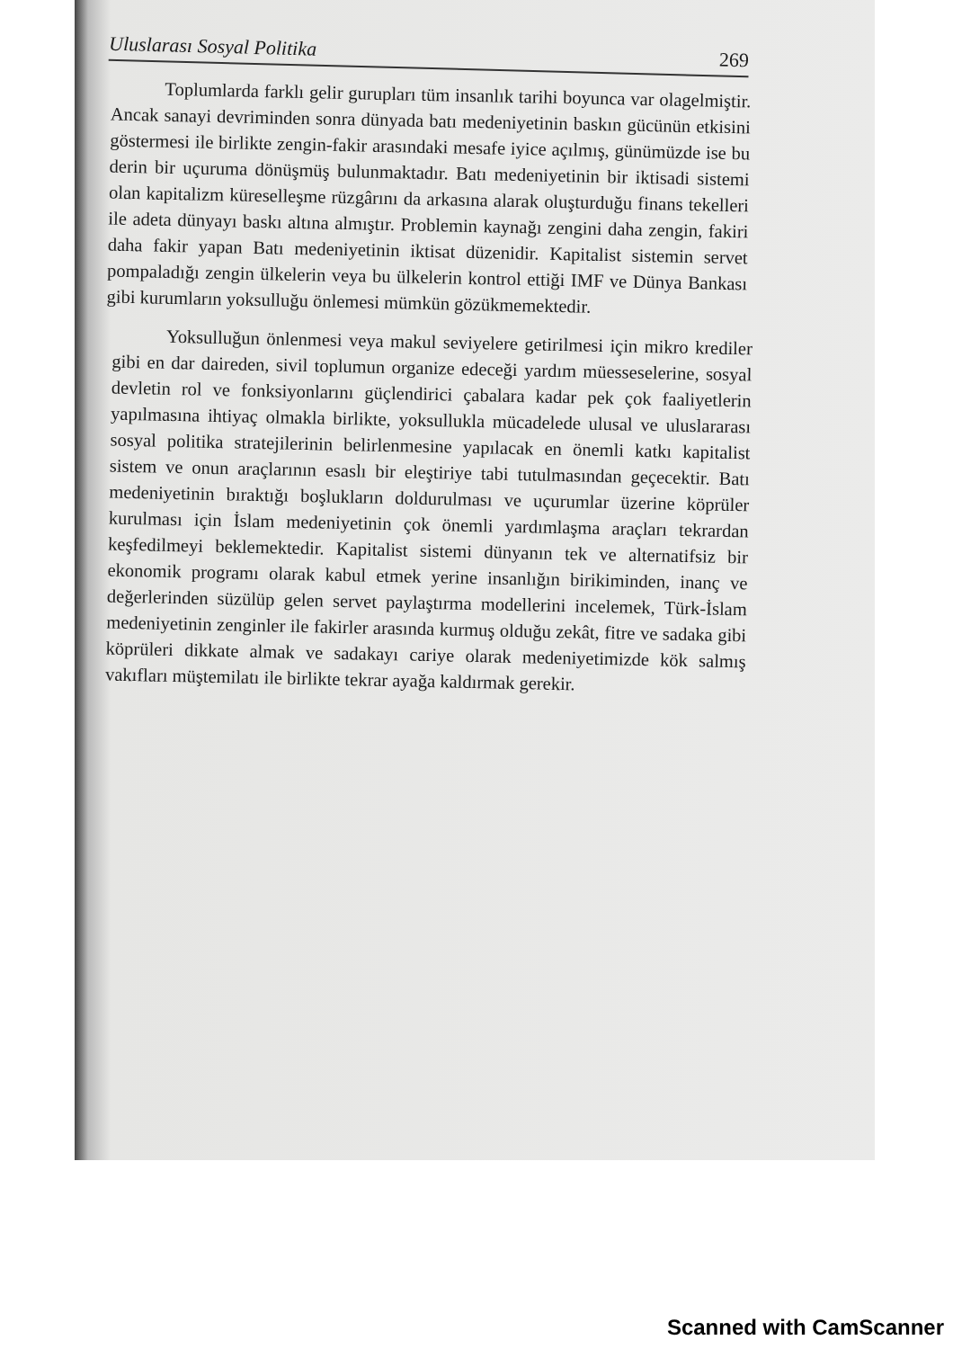Uluslarası Sosyal Politika 269
Toplumlarda farklı gelir gurupları tüm insanlık tarihi boyunca var olagelmiştir. Ancak sanayi devriminden sonra dünyada batı medeniyetinin baskın gücünün etkisini göstermesi ile birlikte zengin-fakir arasındaki mesafe iyice açılmış, günümüzde ise bu derin bir uçuruma dönüşmüş bulunmaktadır. Batı medeniyetinin bir iktisadi sistemi olan kapitalizm küreselleşme rüzgârını da arkasına alarak oluşturduğu finans tekelleri ile adeta dünyayı baskı altına almıştır. Problemin kaynağı zengini daha zengin, fakiri daha fakir yapan Batı medeniyetinin iktisat düzenidir. Kapitalist sistemin servet pompaladığı zengin ülkelerin veya bu ülkelerin kontrol ettiği IMF ve Dünya Bankası gibi kurumların yoksulluğu önlemesi mümkün gözükmemektedir.
Yoksulluğun önlenmesi veya makul seviyelere getirilmesi için mikro krediler gibi en dar daireden, sivil toplumun organize edeceği yardım müesseselerine, sosyal devletin rol ve fonksiyonlarını güçlendirici çabalara kadar pek çok faaliyetlerin yapılmasına ihtiyaç olmakla birlikte, yoksullukla mücadelede ulusal ve uluslararası sosyal politika stratejilerinin belirlenmesine yapılacak en önemli katkı kapitalist sistem ve onun araçlarının esaslı bir eleştiriye tabi tutulmasından geçecektir. Batı medeniyetinin bıraktığı boşlukların doldurulması ve uçurumlar üzerine köprüler kurulması için İslam medeniyetinin çok önemli yardımlaşma araçları tekrardan keşfedilmeyi beklemektedir. Kapitalist sistemi dünyanın tek ve alternatifsiz bir ekonomik programı olarak kabul etmek yerine insanlığın birikiminden, inanç ve değerlerinden süzülüp gelen servet paylaştırma modellerini incelemek, Türk-İslam medeniyetinin zenginler ile fakirler arasında kurmuş olduğu zekât, fitre ve sadaka gibi köprüleri dikkate almak ve sadakayı cariye olarak medeniyetimizde kök salmış vakıfları müştemilatı ile birlikte tekrar ayağa kaldırmak gerekir.
Scanned with CamScanner